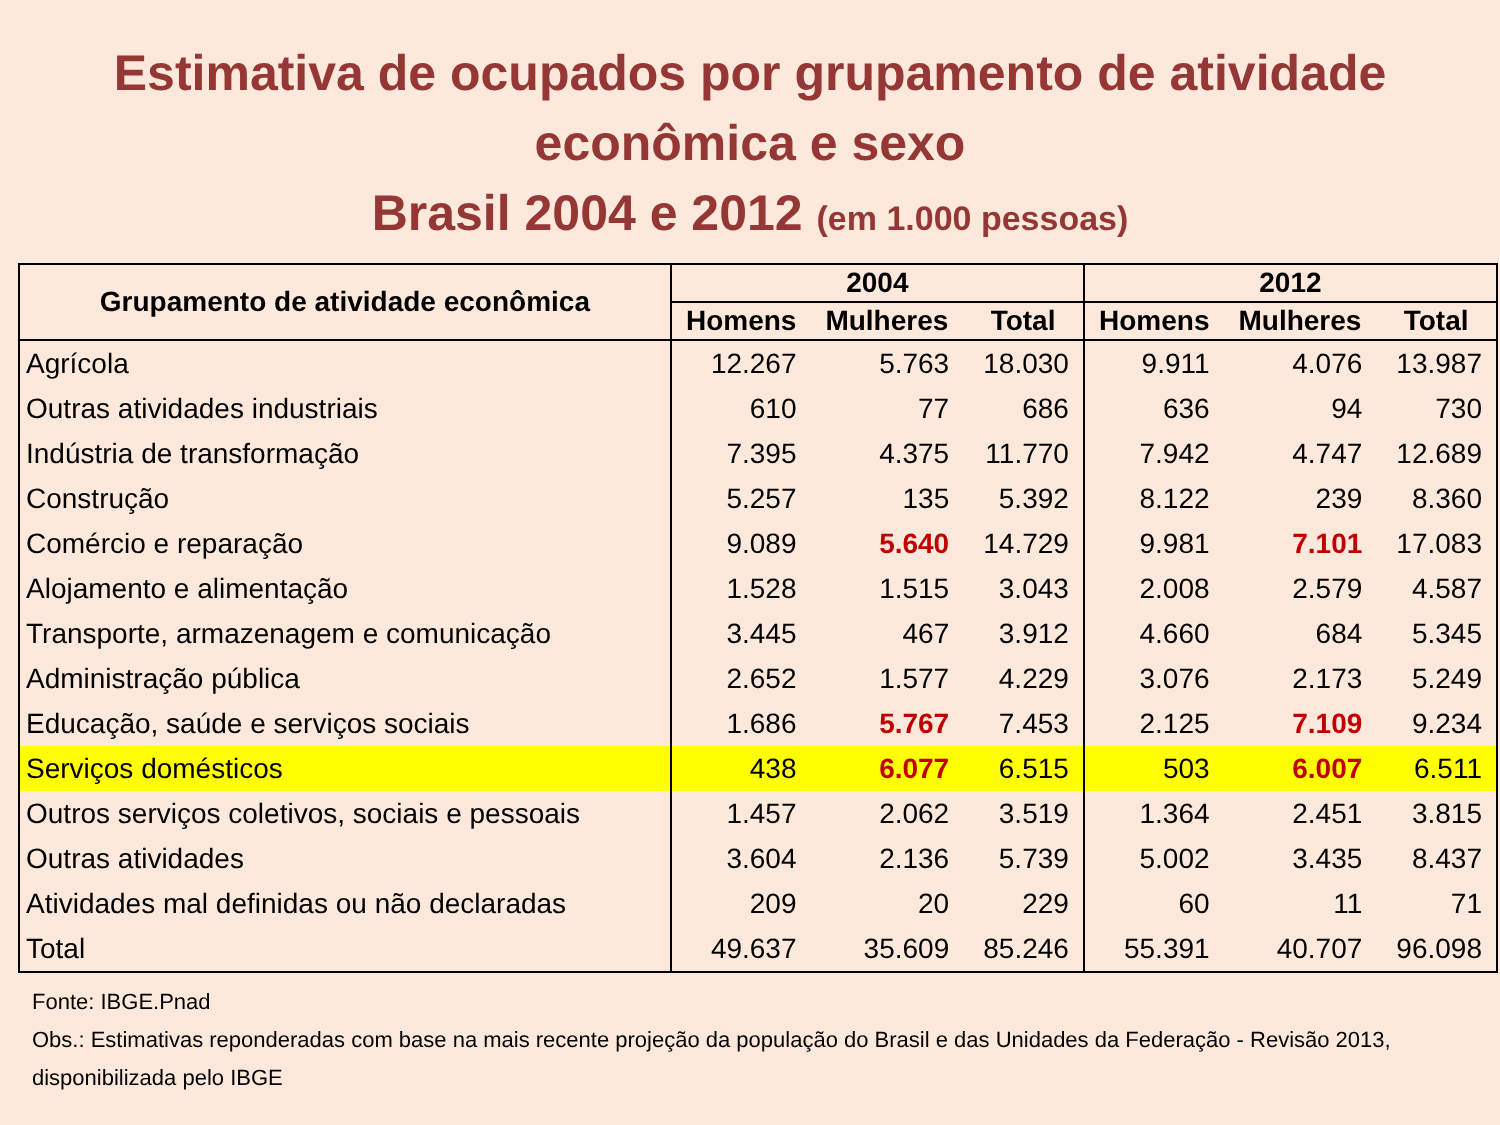Estimativa de ocupados por grupamento de atividade
econômica e sexo
Brasil 2004 e 2012 (em 1.000 pessoas)
| Grupamento de atividade econômica | 2004 | | | 2012 | | |
| --- | --- | --- | --- | --- | --- | --- |
| | Homens | Mulheres | Total | Homens | Mulheres | Total |
| Agrícola | 12.267 | 5.763 | 18.030 | 9.911 | 4.076 | 13.987 |
| Outras atividades industriais | 610 | 77 | 686 | 636 | 94 | 730 |
| Indústria de transformação | 7.395 | 4.375 | 11.770 | 7.942 | 4.747 | 12.689 |
| Construção | 5.257 | 135 | 5.392 | 8.122 | 239 | 8.360 |
| Comércio e reparação | 9.089 | 5.640 | 14.729 | 9.981 | 7.101 | 17.083 |
| Alojamento e alimentação | 1.528 | 1.515 | 3.043 | 2.008 | 2.579 | 4.587 |
| Transporte, armazenagem e comunicação | 3.445 | 467 | 3.912 | 4.660 | 684 | 5.345 |
| Administração pública | 2.652 | 1.577 | 4.229 | 3.076 | 2.173 | 5.249 |
| Educação, saúde e serviços sociais | 1.686 | 5.767 | 7.453 | 2.125 | 7.109 | 9.234 |
| Serviços domésticos | 438 | 6.077 | 6.515 | 503 | 6.007 | 6.511 |
| Outros serviços coletivos, sociais e pessoais | 1.457 | 2.062 | 3.519 | 1.364 | 2.451 | 3.815 |
| Outras atividades | 3.604 | 2.136 | 5.739 | 5.002 | 3.435 | 8.437 |
| Atividades mal definidas ou não declaradas | 209 | 20 | 229 | 60 | 11 | 71 |
| Total | 49.637 | 35.609 | 85.246 | 55.391 | 40.707 | 96.098 |
Fonte: IBGE.Pnad
Obs.: Estimativas reponderadas com base na mais recente projeção da população do Brasil e das Unidades da Federação - Revisão 2013, disponibilizada pelo IBGE